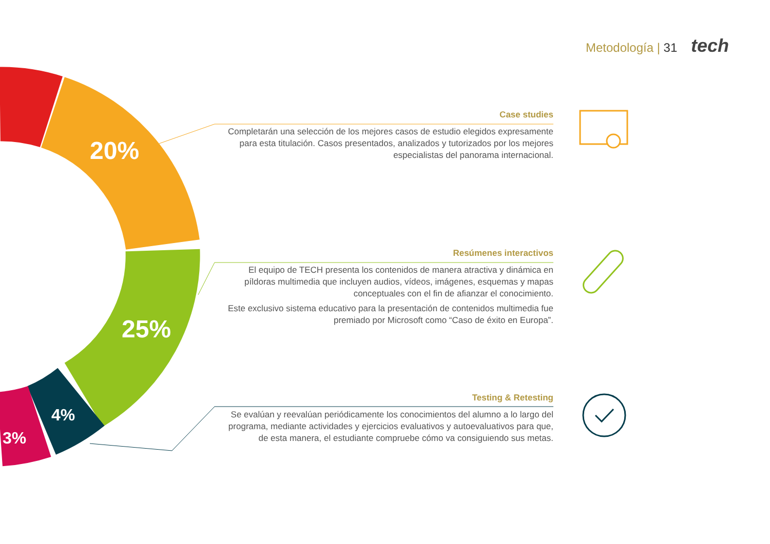Metodología | 31 tech
20%
25%
4%
3%
Case studies
Completarán una selección de los mejores casos de estudio elegidos expresamente para esta titulación. Casos presentados, analizados y tutorizados por los mejores especialistas del panorama internacional.
Resúmenes interactivos
El equipo de TECH presenta los contenidos de manera atractiva y dinámica en píldoras multimedia que incluyen audios, vídeos, imágenes, esquemas y mapas conceptuales con el fin de afianzar el conocimiento.
Este exclusivo sistema educativo para la presentación de contenidos multimedia fue premiado por Microsoft como “Caso de éxito en Europa”.
Testing & Retesting
Se evalúan y reevalúan periódicamente los conocimientos del alumno a lo largo del programa, mediante actividades y ejercicios evaluativos y autoevaluativos para que, de esta manera, el estudiante compruebe cómo va consiguiendo sus metas.